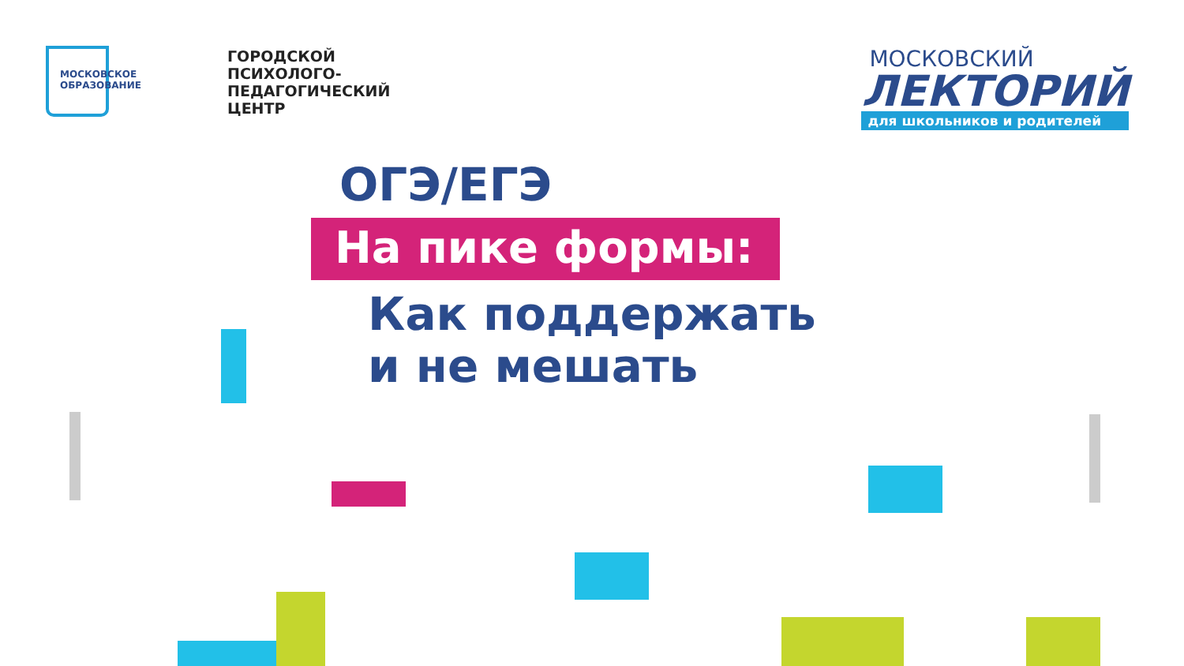МОСКОВСКОЕ
ОБРАЗОВАНИЕ
ГОРОДСКОЙ
ПСИХОЛОГО-
ПЕДАГОГИЧЕСКИЙ
ЦЕНТР
МОСКОВСКИЙ
ЛЕКТОРИЙ
для школьников и родителей
ОГЭ/ЕГЭ
На пике формы:
Как поддержать
и не мешать